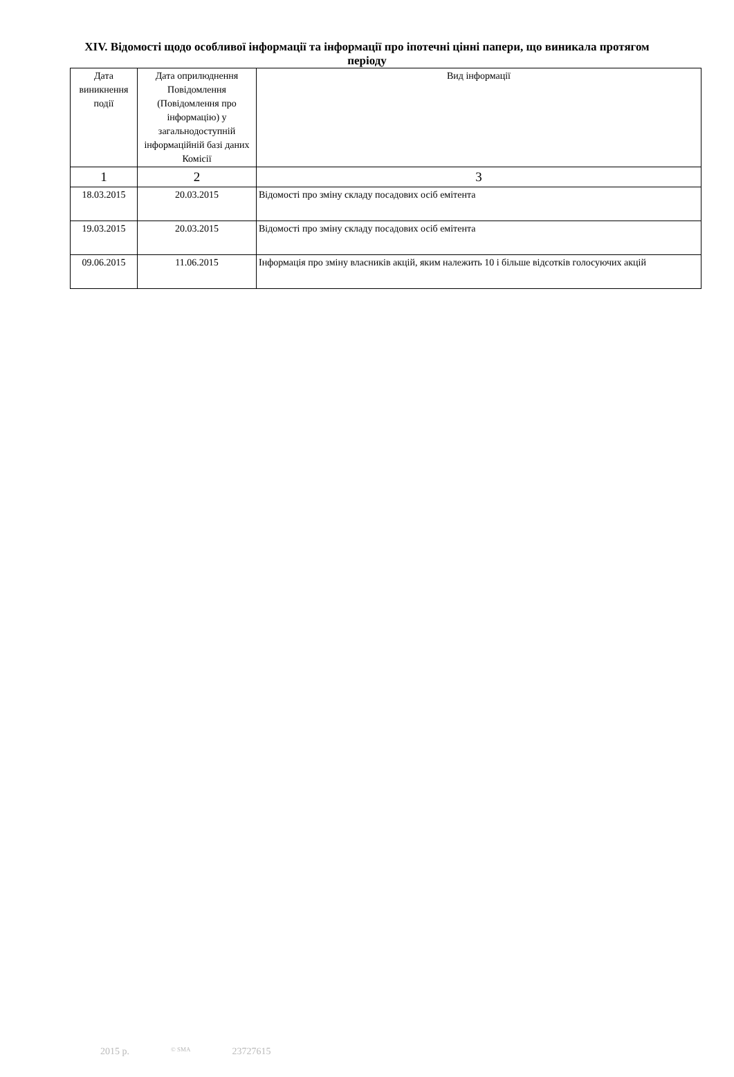XIV. Відомості щодо особливої інформації та інформації про іпотечні цінні папери, що виникала протягом періоду
| Дата виникнення події | Дата оприлюднення Повідомлення (Повідомлення про інформацію) у загальнодоступній інформаційній базі даних Комісії | Вид інформації |
| 1 | 2 | 3 |
| 18.03.2015 | 20.03.2015 | Відомості про зміну складу посадових осіб емітента |
| 19.03.2015 | 20.03.2015 | Відомості про зміну складу посадових осіб емітента |
| 09.06.2015 | 11.06.2015 | Інформація про зміну власників акцій, яким належить 10 і більше відсотків голосуючих акцій |
2015 р. © SMA 23727615